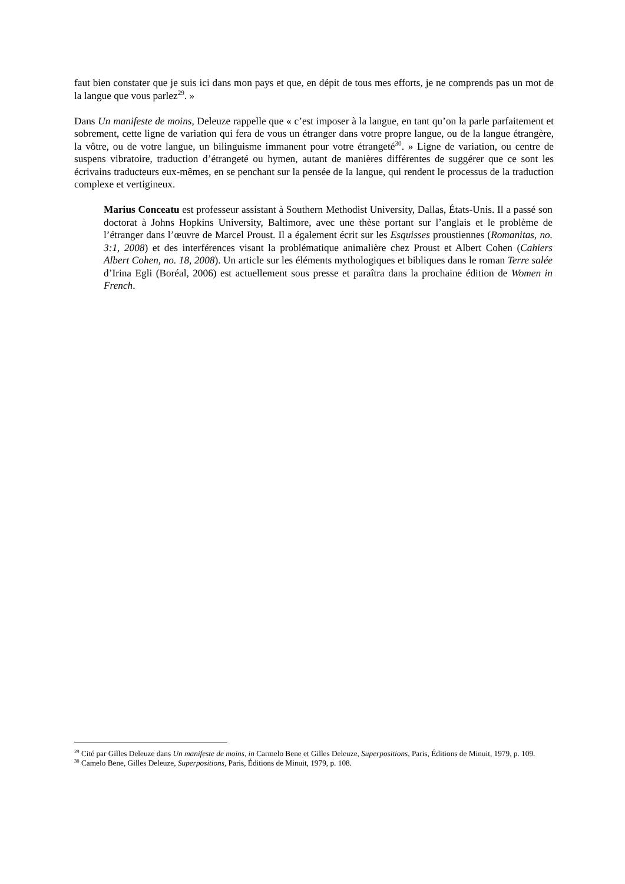faut bien constater que je suis ici dans mon pays et que, en dépit de tous mes efforts, je ne comprends pas un mot de la langue que vous parlez<sup>29</sup>. »
Dans Un manifeste de moins, Deleuze rappelle que « c’est imposer à la langue, en tant qu’on la parle parfaitement et sobrement, cette ligne de variation qui fera de vous un étranger dans votre propre langue, ou de la langue étrangère, la vôtre, ou de votre langue, un bilinguisme immanent pour votre étrangeté<sup>30</sup>. » Ligne de variation, ou centre de suspens vibratoire, traduction d’étrangeté ou hymen, autant de manières différentes de suggérer que ce sont les écrivains traducteurs eux-mêmes, en se penchant sur la pensée de la langue, qui rendent le processus de la traduction complexe et vertigineux.
Marius Conceatu est professeur assistant à Southern Methodist University, Dallas, États-Unis. Il a passé son doctorat à Johns Hopkins University, Baltimore, avec une thèse portant sur l’anglais et le problème de l’étranger dans l’œuvre de Marcel Proust. Il a également écrit sur les Esquisses proustiennes (Romanitas, no. 3:1, 2008) et des interférences visant la problématique animalière chez Proust et Albert Cohen (Cahiers Albert Cohen, no. 18, 2008). Un article sur les éléments mythologiques et bibliques dans le roman Terre salée d’Irina Egli (Boréal, 2006) est actuellement sous presse et paraîtra dans la prochaine édition de Women in French.
<sup>29</sup> Cité par Gilles Deleuze dans Un manifeste de moins, in Carmelo Bene et Gilles Deleuze, Superpositions, Paris, Éditions de Minuit, 1979, p. 109.
<sup>30</sup> Camelo Bene, Gilles Deleuze, Superpositions, Paris, Éditions de Minuit, 1979, p. 108.